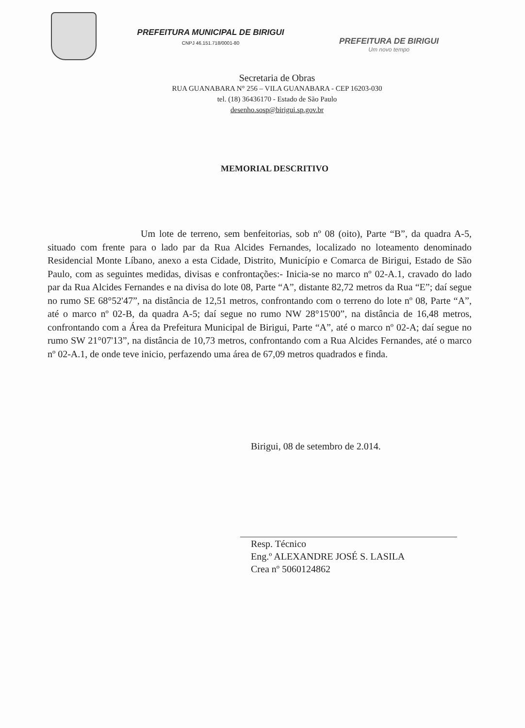PREFEITURA MUNICIPAL DE BIRIGUI
CNPJ 46.151.718/0001-80
PREFEITURA DE BIRIGUI
Um novo tempo
Secretaria de Obras
RUA GUANABARA N° 256 – VILA GUANABARA - CEP 16203-030
tel. (18) 36436170 - Estado de São Paulo
desenho.sosp@birigui.sp.gov.br
MEMORIAL DESCRITIVO
Um lote de terreno, sem benfeitorias, sob nº 08 (oito), Parte “B”, da quadra A-5, situado com frente para o lado par da Rua Alcides Fernandes, localizado no loteamento denominado Residencial Monte Líbano, anexo a esta Cidade, Distrito, Município e Comarca de Birigui, Estado de São Paulo, com as seguintes medidas, divisas e confrontações:- Inicia-se no marco nº 02-A.1, cravado do lado par da Rua Alcides Fernandes e na divisa do lote 08, Parte “A”, distante 82,72 metros da Rua “E”; daí segue no rumo SE 68°52'47”, na distância de 12,51 metros, confrontando com o terreno do lote nº 08, Parte “A”, até o marco nº 02-B, da quadra A-5; daí segue no rumo NW 28°15'00”, na distância de 16,48 metros, confrontando com a Área da Prefeitura Municipal de Birigui, Parte “A”, até o marco nº 02-A; daí segue no rumo SW 21°07'13”, na distância de 10,73 metros, confrontando com a Rua Alcides Fernandes, até o marco nº 02-A.1, de onde teve inicio, perfazendo uma área de 67,09 metros quadrados e finda.
Birigui, 08 de setembro de 2.014.
Resp. Técnico
Eng.º ALEXANDRE JOSÉ S. LASILA
Crea nº 5060124862